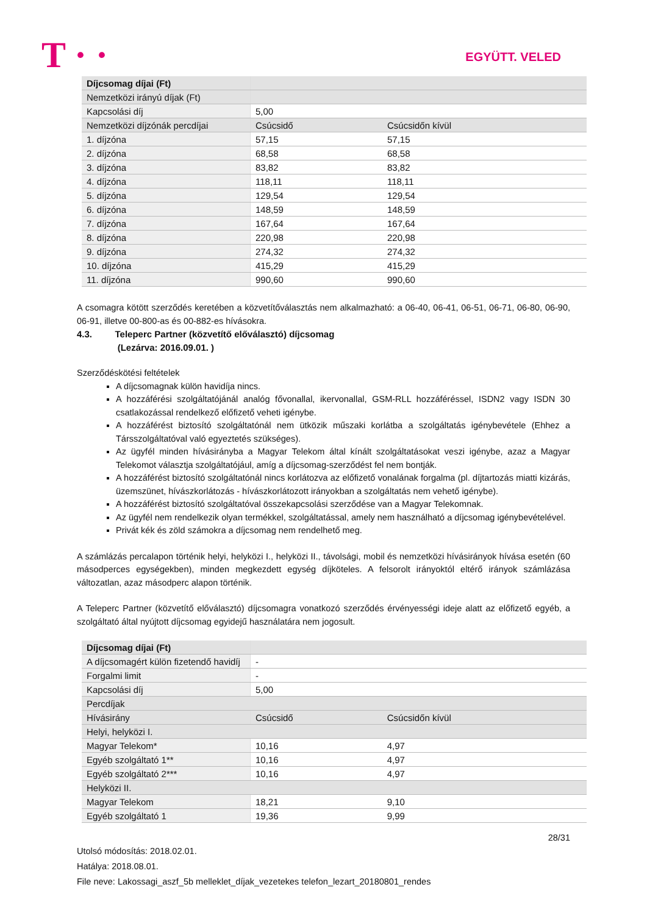T · · EGYÜTT. VELED
| Díjcsomag díjai (Ft) | | |
| Nemzetközi irányú díjak (Ft) | | |
| Kapcsolási díj | 5,00 | |
| Nemzetközi díjzónák percdíjai | Csúcsidő | Csúcsidőn kívül |
| 1. díjzóna | 57,15 | 57,15 |
| 2. díjzóna | 68,58 | 68,58 |
| 3. díjzóna | 83,82 | 83,82 |
| 4. díjzóna | 118,11 | 118,11 |
| 5. díjzóna | 129,54 | 129,54 |
| 6. díjzóna | 148,59 | 148,59 |
| 7. díjzóna | 167,64 | 167,64 |
| 8. díjzóna | 220,98 | 220,98 |
| 9. díjzóna | 274,32 | 274,32 |
| 10. díjzóna | 415,29 | 415,29 |
| 11. díjzóna | 990,60 | 990,60 |
A csomagra kötött szerződés keretében a közvetítőválasztás nem alkalmazható: a 06-40, 06-41, 06-51, 06-71, 06-80, 06-90, 06-91, illetve 00-800-as és 00-882-es hívásokra.
4.3. Teleperc Partner (közvetítő előválasztó) díjcsomag
(Lezárva: 2016.09.01. )
Szerződéskötési feltételek
A díjcsomagnak külön havidíja nincs.
A hozzáférési szolgáltatójánál analóg fővonallal, ikervonallal, GSM-RLL hozzáféréssel, ISDN2 vagy ISDN 30 csatlakozással rendelkező előfizető veheti igénybe.
A hozzáférést biztosító szolgáltatónál nem ütközik műszaki korlátba a szolgáltatás igénybevétele (Ehhez a Társszolgáltatóval való egyeztetés szükséges).
Az ügyfél minden hívásirányba a Magyar Telekom által kínált szolgáltatásokat veszi igénybe, azaz a Magyar Telekomot választja szolgáltatójául, amíg a díjcsomag-szerződést fel nem bontják.
A hozzáférést biztosító szolgáltatónál nincs korlátozva az előfizető vonalának forgalma (pl. díjtartozás miatti kizárás, üzemszünet, hívászkorlátozás - hívászkorlátozott irányokban a szolgáltatás nem vehető igénybe).
A hozzáférést biztosító szolgáltatóval összekapcsolási szerződése van a Magyar Telekomnak.
Az ügyfél nem rendelkezik olyan termékkel, szolgáltatással, amely nem használható a díjcsomag igénybevételével.
Privát kék és zöld számokra a díjcsomag nem rendelhető meg.
A számlázás percalapon történik helyi, helyközi I., helyközi II., távolsági, mobil és nemzetközi hívásirányok hívása esetén (60 másodperces egységekben), minden megkezdett egység díjköteles. A felsorolt irányoktól eltérő irányok számlázása változatlan, azaz másodperc alapon történik.
A Teleperc Partner (közvetítő előválasztó) díjcsomagra vonatkozó szerződés érvényességi ideje alatt az előfizető egyéb, a szolgáltató által nyújtott díjcsomag egyidejű használatára nem jogosult.
| Díjcsomag díjai (Ft) | | |
| A díjcsomagért külön fizetendő havidíj | - | |
| Forgalmi limit | - | |
| Kapcsolási díj | 5,00 | |
| Percdíjak | | |
| Hívásirány | Csúcsidő | Csúcsidőn kívül |
| Helyi, helyközi I. | | |
| Magyar Telekom* | 10,16 | 4,97 |
| Egyéb szolgáltató 1** | 10,16 | 4,97 |
| Egyéb szolgáltató 2*** | 10,16 | 4,97 |
| Helyközi II. | | |
| Magyar Telekom | 18,21 | 9,10 |
| Egyéb szolgáltató 1 | 19,36 | 9,99 |
28/31
Utolsó módosítás: 2018.02.01.
Hatálya: 2018.08.01.
File neve: Lakossagi_aszf_5b melleklet_díjak_vezetekes telefon_lezart_20180801_rendes